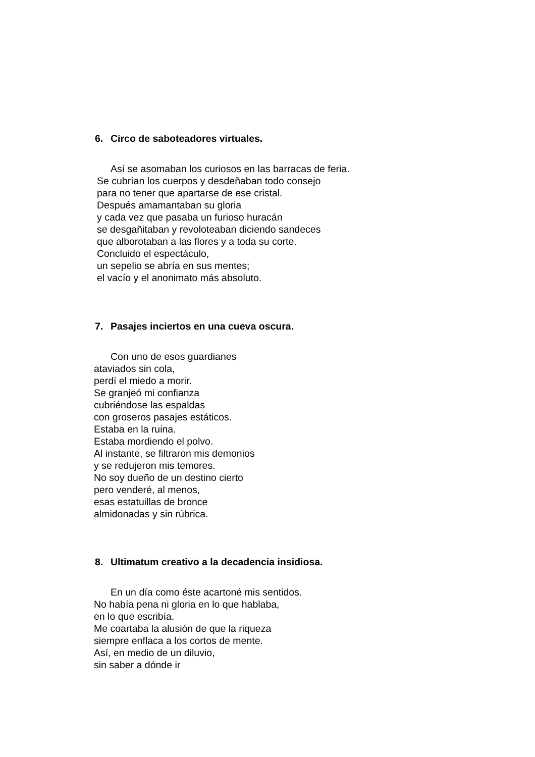6. Circo de saboteadores virtuales.
Así se asomaban los curiosos en las barracas de feria.
Se cubrían los cuerpos y desdeñaban todo consejo
para no tener que apartarse de ese cristal.
Después amamantaban su gloria
y cada vez que pasaba un furioso huracán
se desgañitaban y revoloteaban diciendo sandeces
que alborotaban a las flores y a toda su corte.
Concluido el espectáculo,
un sepelio se abría en sus mentes;
el vacío y el anonimato más absoluto.
7. Pasajes inciertos en una cueva oscura.
Con uno de esos guardianes
ataviados sin cola,
perdí el miedo a morir.
Se granjeó mi confianza
cubriéndose las espaldas
con groseros pasajes estáticos.
Estaba en la ruina.
Estaba mordiendo el polvo.
Al instante, se filtraron mis demonios
y se redujeron mis temores.
No soy dueño de un destino cierto
pero venderé, al menos,
esas estatuillas de bronce
almidonadas y sin rúbrica.
8. Ultimatum creativo a la decadencia insidiosa.
En un día como éste acartoné mis sentidos.
No había pena ni gloria en lo que hablaba,
en lo que escribía.
Me coartaba la alusión de que la riqueza
siempre enflaca a los cortos de mente.
Así, en medio de un diluvio,
sin saber a dónde ir